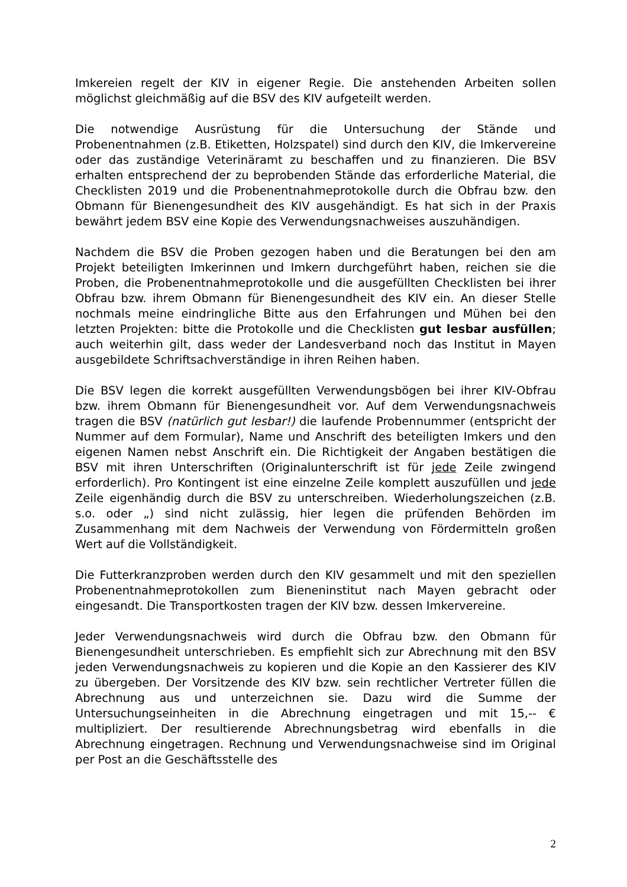Imkereien regelt der KIV in eigener Regie. Die anstehenden Arbeiten sollen möglichst gleichmäßig auf die BSV des KIV aufgeteilt werden.
Die notwendige Ausrüstung für die Untersuchung der Stände und Probenentnahmen (z.B. Etiketten, Holzspatel) sind durch den KIV, die Imkervereine oder das zuständige Veterinäramt zu beschaffen und zu finanzieren. Die BSV erhalten entsprechend der zu beprobenden Stände das erforderliche Material, die Checklisten 2019 und die Probenentnahmeprotokolle durch die Obfrau bzw. den Obmann für Bienengesundheit des KIV ausgehändigt. Es hat sich in der Praxis bewährt jedem BSV eine Kopie des Verwendungsnachweises auszuhändigen.
Nachdem die BSV die Proben gezogen haben und die Beratungen bei den am Projekt beteiligten Imkerinnen und Imkern durchgeführt haben, reichen sie die Proben, die Probenentnahmeprotokolle und die ausgefüllten Checklisten bei ihrer Obfrau bzw. ihrem Obmann für Bienengesundheit des KIV ein. An dieser Stelle nochmals meine eindringliche Bitte aus den Erfahrungen und Mühen bei den letzten Projekten: bitte die Protokolle und die Checklisten gut lesbar ausfüllen; auch weiterhin gilt, dass weder der Landesverband noch das Institut in Mayen ausgebildete Schriftsachverständige in ihren Reihen haben.
Die BSV legen die korrekt ausgefüllten Verwendungsbögen bei ihrer KIV-Obfrau bzw. ihrem Obmann für Bienengesundheit vor. Auf dem Verwendungsnachweis tragen die BSV (natürlich gut lesbar!) die laufende Probennummer (entspricht der Nummer auf dem Formular), Name und Anschrift des beteiligten Imkers und den eigenen Namen nebst Anschrift ein. Die Richtigkeit der Angaben bestätigen die BSV mit ihren Unterschriften (Originalunterschrift ist für jede Zeile zwingend erforderlich). Pro Kontingent ist eine einzelne Zeile komplett auszufüllen und jede Zeile eigenhändig durch die BSV zu unterschreiben. Wiederholungszeichen (z.B. s.o. oder „) sind nicht zulässig, hier legen die prüfenden Behörden im Zusammenhang mit dem Nachweis der Verwendung von Fördermitteln großen Wert auf die Vollständigkeit.
Die Futterkranzproben werden durch den KIV gesammelt und mit den speziellen Probenentnahmeprotokollen zum Bieneninstitut nach Mayen gebracht oder eingesandt. Die Transportkosten tragen der KIV bzw. dessen Imkervereine.
Jeder Verwendungsnachweis wird durch die Obfrau bzw. den Obmann für Bienengesundheit unterschrieben. Es empfiehlt sich zur Abrechnung mit den BSV jeden Verwendungsnachweis zu kopieren und die Kopie an den Kassierer des KIV zu übergeben. Der Vorsitzende des KIV bzw. sein rechtlicher Vertreter füllen die Abrechnung aus und unterzeichnen sie. Dazu wird die Summe der Untersuchungseinheiten in die Abrechnung eingetragen und mit 15,-- € multipliziert. Der resultierende Abrechnungsbetrag wird ebenfalls in die Abrechnung eingetragen. Rechnung und Verwendungsnachweise sind im Original per Post an die Geschäftsstelle des
2